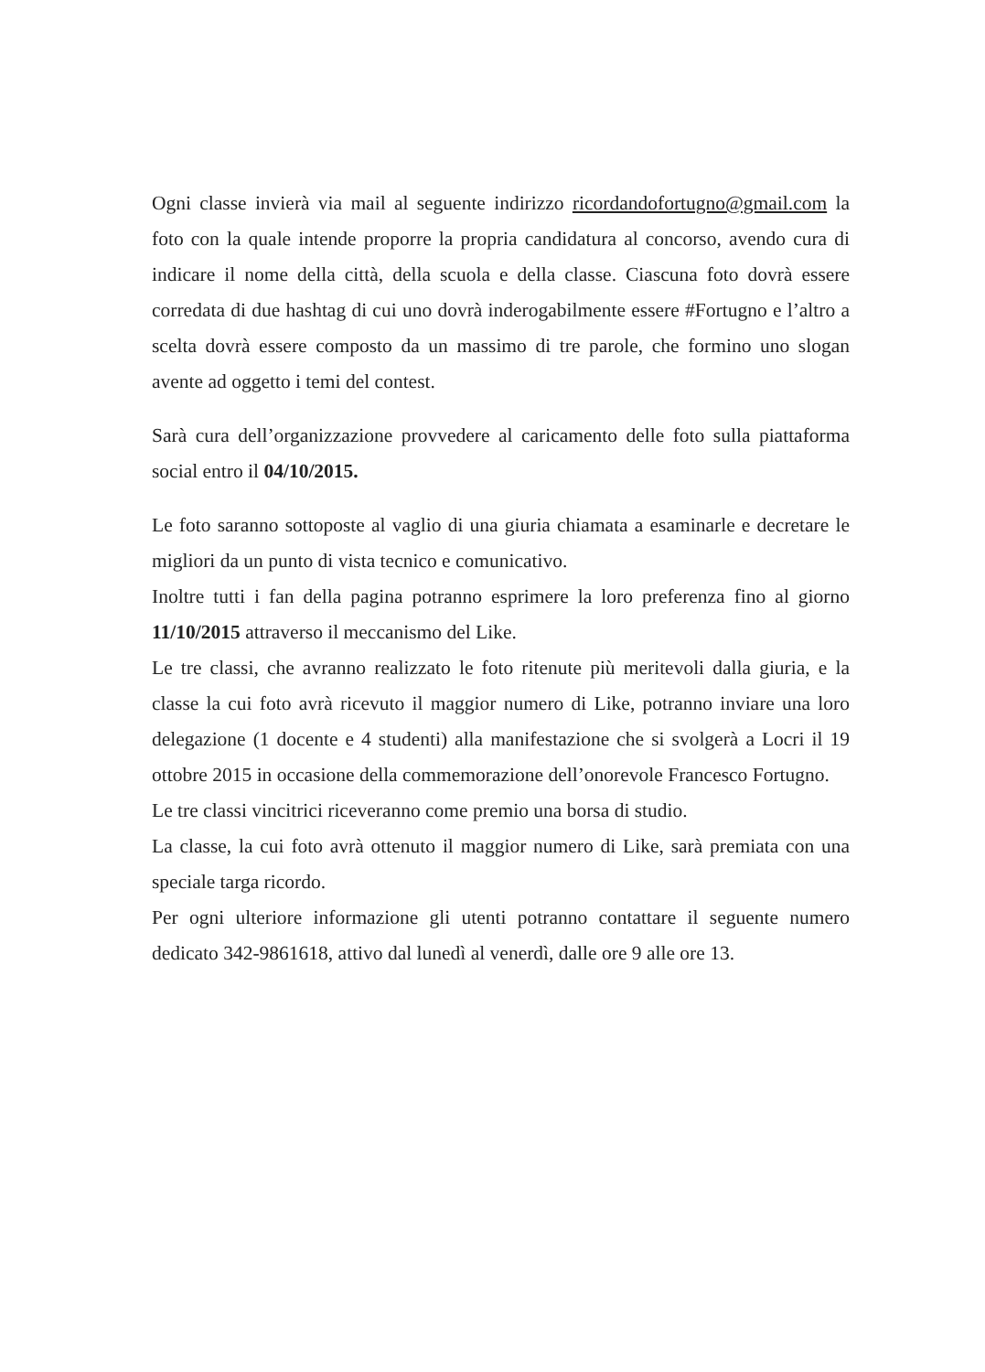Ogni classe invierà via mail al seguente indirizzo ricordandofortugno@gmail.com la foto con la quale intende proporre la propria candidatura al concorso, avendo cura di indicare il nome della città, della scuola e della classe. Ciascuna foto dovrà essere corredata di due hashtag di cui uno dovrà inderogabilmente essere #Fortugno e l’altro a scelta dovrà essere composto da un massimo di tre parole, che formino uno slogan avente ad oggetto i temi del contest.
Sarà cura dell’organizzazione provvedere al caricamento delle foto sulla piattaforma social entro il 04/10/2015.
Le foto saranno sottoposte al vaglio di una giuria chiamata a esaminarle e decretare le migliori da un punto di vista tecnico e comunicativo.
Inoltre tutti i fan della pagina potranno esprimere la loro preferenza fino al giorno 11/10/2015 attraverso il meccanismo del Like.
Le tre classi, che avranno realizzato le foto ritenute più meritevoli dalla giuria, e la classe la cui foto avrà ricevuto il maggior numero di Like, potranno inviare una loro delegazione (1 docente e 4 studenti) alla manifestazione che si svolgerà a Locri il 19 ottobre 2015 in occasione della commemorazione dell’onorevole Francesco Fortugno.
Le tre classi vincitrici riceveranno come premio una borsa di studio.
La classe, la cui foto avrà ottenuto il maggior numero di Like, sarà premiata con una speciale targa ricordo.
Per ogni ulteriore informazione gli utenti potranno contattare il seguente numero dedicato 342-9861618, attivo dal lunedì al venerdì, dalle ore 9 alle ore 13.